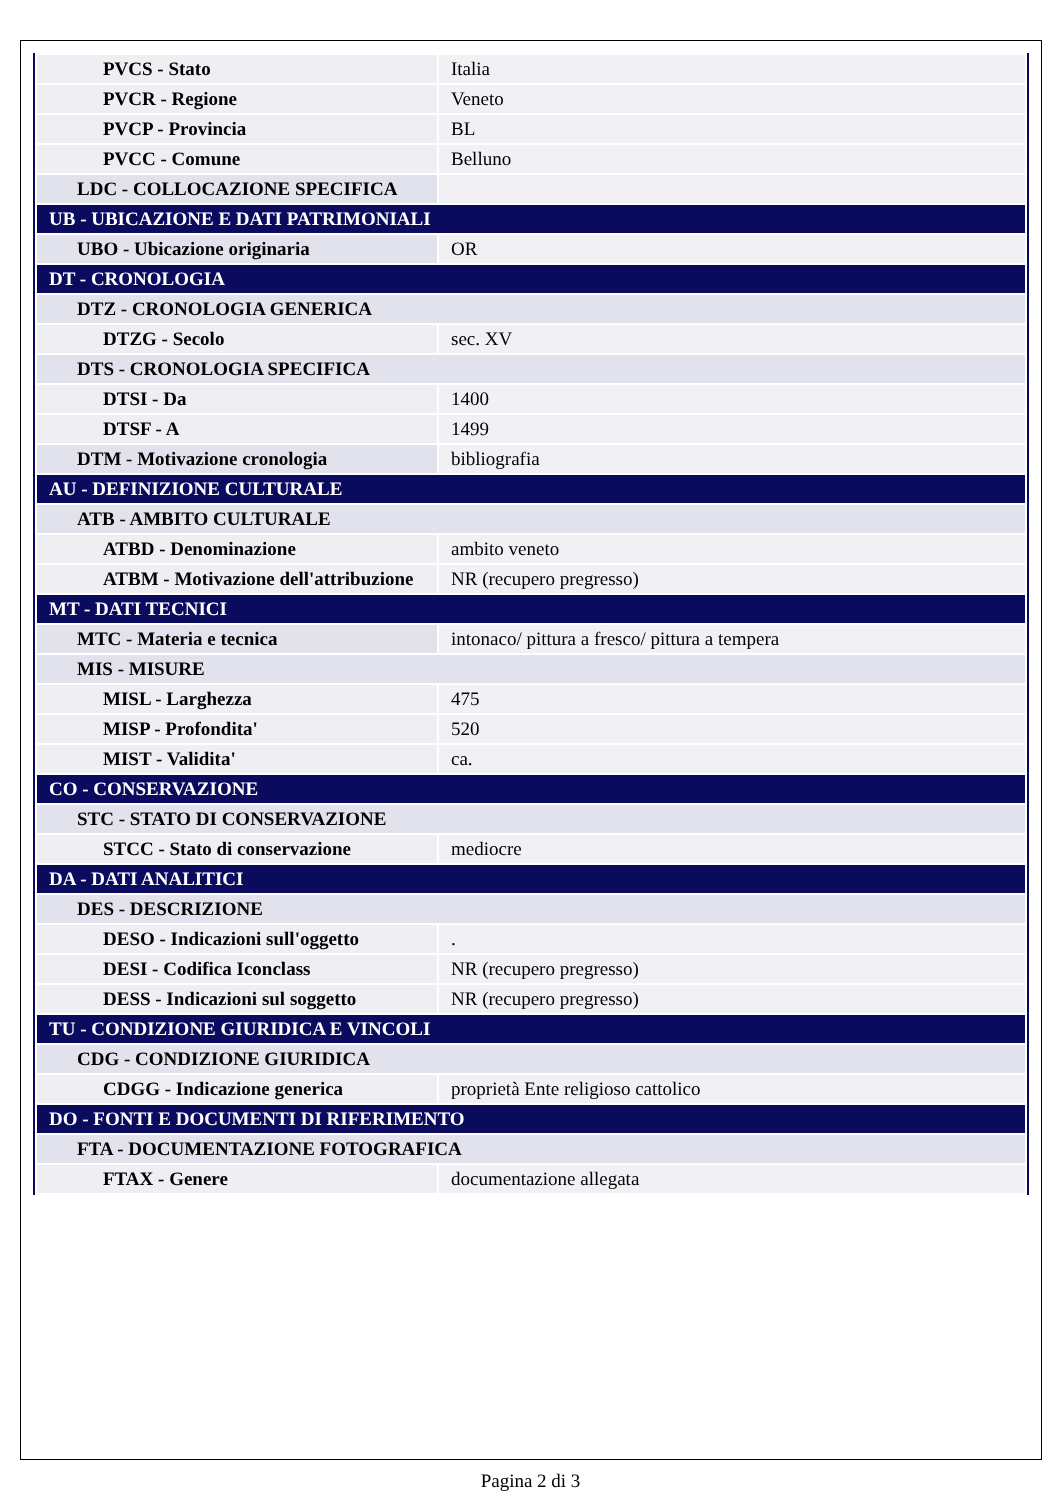| PVCS - Stato | Italia |
| PVCR - Regione | Veneto |
| PVCP - Provincia | BL |
| PVCC - Comune | Belluno |
| LDC - COLLOCAZIONE SPECIFICA | |
| UB - UBICAZIONE E DATI PATRIMONIALI | |
| UBO - Ubicazione originaria | OR |
| DT - CRONOLOGIA | |
| DTZ - CRONOLOGIA GENERICA | |
| DTZG - Secolo | sec. XV |
| DTS - CRONOLOGIA SPECIFICA | |
| DTSI - Da | 1400 |
| DTSF - A | 1499 |
| DTM - Motivazione cronologia | bibliografia |
| AU - DEFINIZIONE CULTURALE | |
| ATB - AMBITO CULTURALE | |
| ATBD - Denominazione | ambito veneto |
| ATBM - Motivazione dell'attribuzione | NR (recupero pregresso) |
| MT - DATI TECNICI | |
| MTC - Materia e tecnica | intonaco/ pittura a fresco/ pittura a tempera |
| MIS - MISURE | |
| MISL - Larghezza | 475 |
| MISP - Profondita' | 520 |
| MIST - Validita' | ca. |
| CO - CONSERVAZIONE | |
| STC - STATO DI CONSERVAZIONE | |
| STCC - Stato di conservazione | mediocre |
| DA - DATI ANALITICI | |
| DES - DESCRIZIONE | |
| DESO - Indicazioni sull'oggetto | . |
| DESI - Codifica Iconclass | NR (recupero pregresso) |
| DESS - Indicazioni sul soggetto | NR (recupero pregresso) |
| TU - CONDIZIONE GIURIDICA E VINCOLI | |
| CDG - CONDIZIONE GIURIDICA | |
| CDGG - Indicazione generica | proprietà Ente religioso cattolico |
| DO - FONTI E DOCUMENTI DI RIFERIMENTO | |
| FTA - DOCUMENTAZIONE FOTOGRAFICA | |
| FTAX - Genere | documentazione allegata |
Pagina 2 di 3